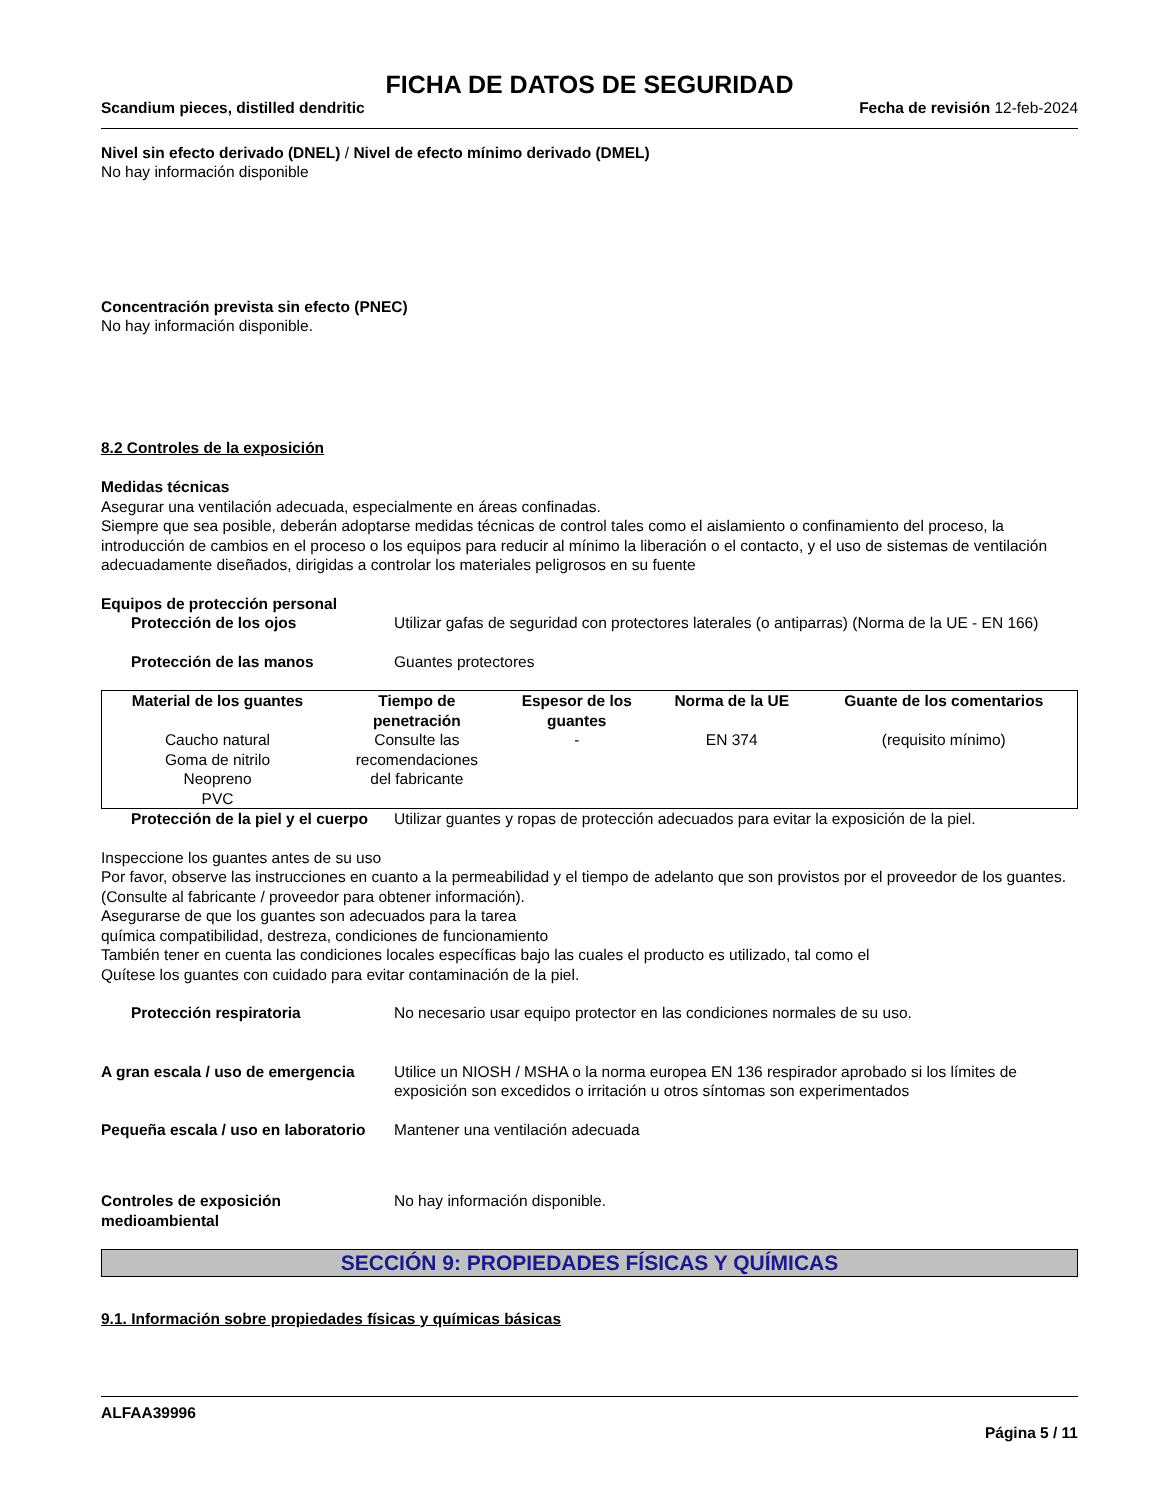FICHA DE DATOS DE SEGURIDAD
Scandium pieces, distilled dendritic Fecha de revisión 12-feb-2024
Nivel sin efecto derivado (DNEL) / Nivel de efecto mínimo derivado (DMEL)
No hay información disponible
Concentración prevista sin efecto (PNEC)
No hay información disponible.
8.2 Controles de la exposición
Medidas técnicas
Asegurar una ventilación adecuada, especialmente en áreas confinadas.
Siempre que sea posible, deberán adoptarse medidas técnicas de control tales como el aislamiento o confinamiento del proceso, la introducción de cambios en el proceso o los equipos para reducir al mínimo la liberación o el contacto, y el uso de sistemas de ventilación adecuadamente diseñados, dirigidas a controlar los materiales peligrosos en su fuente
Equipos de protección personal
Protección de los ojos Utilizar gafas de seguridad con protectores laterales (o antiparras) (Norma de la UE - EN 166)
Protección de las manos Guantes protectores
| Material de los guantes | Tiempo de penetración | Espesor de los guantes | Norma de la UE | Guante de los comentarios |
| --- | --- | --- | --- | --- |
| Caucho natural Goma de nitrilo Neopreno PVC | Consulte las recomendaciones del fabricante | - | EN 374 | (requisito mínimo) |
Protección de la piel y el cuerpo
Utilizar guantes y ropas de protección adecuados para evitar la exposición de la piel.
Inspeccione los guantes antes de su uso
Por favor, observe las instrucciones en cuanto a la permeabilidad y el tiempo de adelanto que son provistos por el proveedor de los guantes. (Consulte al fabricante / proveedor para obtener información).
Asegurarse de que los guantes son adecuados para la tarea
química compatibilidad, destreza, condiciones de funcionamiento
También tener en cuenta las condiciones locales específicas bajo las cuales el producto es utilizado, tal como el
Quítese los guantes con cuidado para evitar contaminación de la piel.
Protección respiratoria No necesario usar equipo protector en las condiciones normales de su uso.
A gran escala / uso de emergencia
Utilice un NIOSH / MSHA o la norma europea EN 136 respirador aprobado si los límites de exposición son excedidos o irritación u otros síntomas son experimentados
Pequeña escala / uso en laboratorio
Mantener una ventilación adecuada
Controles de exposición
medioambiental
No hay información disponible.
SECCIÓN 9: PROPIEDADES FÍSICAS Y QUÍMICAS
9.1. Información sobre propiedades físicas y químicas básicas
ALFAA39996
Página 5 / 11